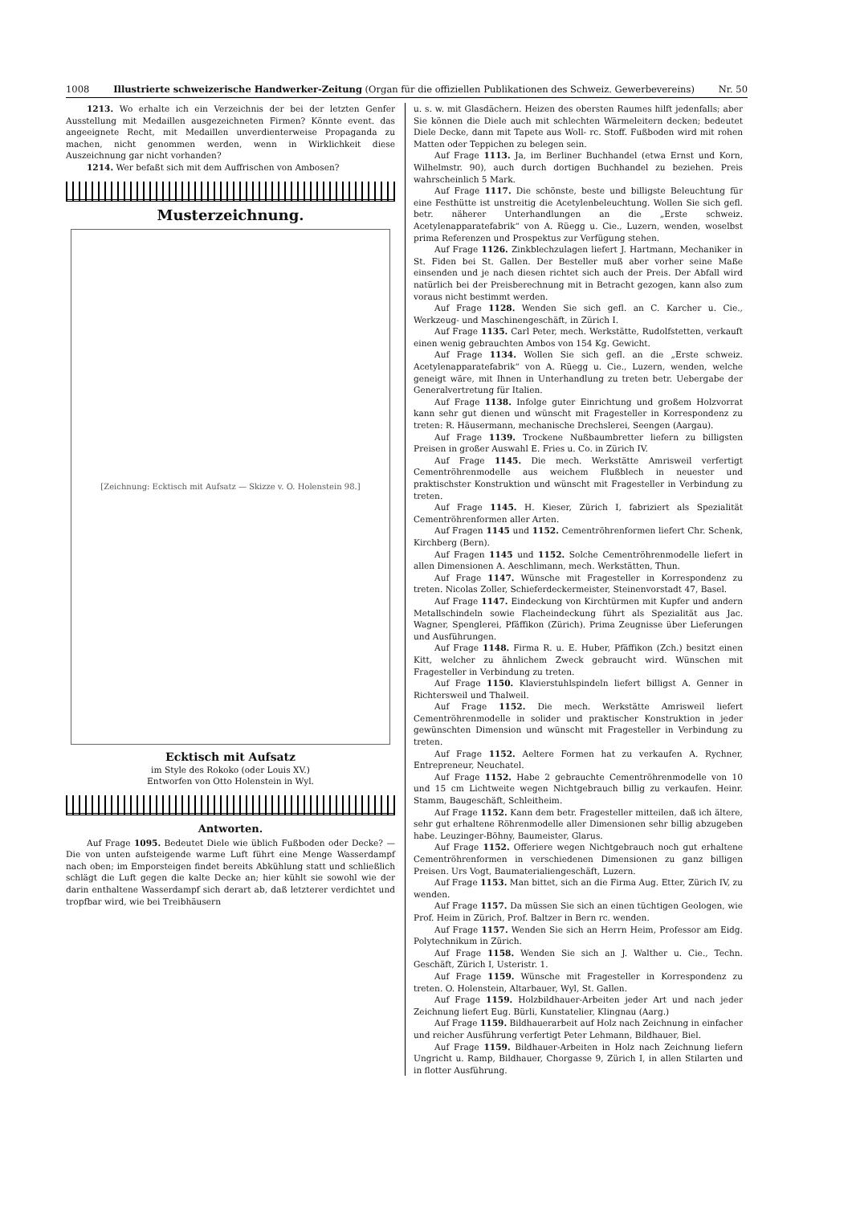1008 Illustrierte schweizerische Handwerker-Zeitung (Organ für die offiziellen Publikationen des Schweiz. Gewerbevereins) Nr. 50
1213. Wo erhalte ich ein Verzeichnis der bei der letzten Genfer Ausstellung mit Medaillen ausgezeichneten Firmen? Könnte event. das angeeignete Recht, mit Medaillen unverdienterweise Propaganda zu machen, nicht genommen werden, wenn in Wirklichkeit diese Auszeichnung gar nicht vorhanden?
1214. Wer befaßt sich mit dem Auffrischen von Ambosen?
Musterzeichnung.
[Zeichnung: Ecktisch mit Aufsatz — Skizze v. O. Holenstein 98.]
Ecktisch mit Aufsatz
im Style des Rokoko (oder Louis XV.)
Entworfen von Otto Holenstein in Wyl.
Antworten.
Auf Frage 1095. Bedeutet Diele wie üblich Fußboden oder Decke? — Die von unten aufsteigende warme Luft führt eine Menge Wasserdampf nach oben; im Emporsteigen findet bereits Abkühlung statt und schließlich schlägt die Luft gegen die kalte Decke an; hier kühlt sie sowohl wie der darin enthaltene Wasserdampf sich derart ab, daß letzterer verdichtet und tropfbar wird, wie bei Treibhäusern
u. s. w. mit Glasdächern. Heizen des obersten Raumes hilft jedenfalls; aber Sie können die Diele auch mit schlechten Wärmeleitern decken; bedeutet Diele Decke, dann mit Tapete aus Woll- rc. Stoff. Fußboden wird mit rohen Matten oder Teppichen zu belegen sein.
Auf Frage 1113. Ja, im Berliner Buchhandel (etwa Ernst und Korn, Wilhelmstr. 90), auch durch dortigen Buchhandel zu beziehen. Preis wahrscheinlich 5 Mark.
Auf Frage 1117. Die schönste, beste und billigste Beleuchtung für eine Festhütte ist unstreitig die Acetylenbeleuchtung. Wollen Sie sich gefl. betr. näherer Unterhandlungen an die „Erste schweiz. Acetylenapparatefabrik“ von A. Rüegg u. Cie., Luzern, wenden, woselbst prima Referenzen und Prospektus zur Verfügung stehen.
Auf Frage 1126. Zinkblechzulagen liefert J. Hartmann, Mechaniker in St. Fiden bei St. Gallen. Der Besteller muß aber vorher seine Maße einsenden und je nach diesen richtet sich auch der Preis. Der Abfall wird natürlich bei der Preisberechnung mit in Betracht gezogen, kann also zum voraus nicht bestimmt werden.
Auf Frage 1128. Wenden Sie sich gefl. an C. Karcher u. Cie., Werkzeug- und Maschinengeschäft, in Zürich I.
Auf Frage 1135. Carl Peter, mech. Werkstätte, Rudolfstetten, verkauft einen wenig gebrauchten Ambos von 154 Kg. Gewicht.
Auf Frage 1134. Wollen Sie sich gefl. an die „Erste schweiz. Acetylenapparatefabrik“ von A. Rüegg u. Cie., Luzern, wenden, welche geneigt wäre, mit Ihnen in Unterhandlung zu treten betr. Uebergabe der Generalvertretung für Italien.
Auf Frage 1138. Infolge guter Einrichtung und großem Holzvorrat kann sehr gut dienen und wünscht mit Fragesteller in Korrespondenz zu treten: R. Häusermann, mechanische Drechslerei, Seengen (Aargau).
Auf Frage 1139. Trockene Nußbaumbretter liefern zu billigsten Preisen in großer Auswahl E. Fries u. Co. in Zürich IV.
Auf Frage 1145. Die mech. Werkstätte Amrisweil verfertigt Cementröhrenmodelle aus weichem Flußblech in neuester und praktischster Konstruktion und wünscht mit Fragesteller in Verbindung zu treten.
Auf Frage 1145. H. Kieser, Zürich I, fabriziert als Spezialität Cementröhrenformen aller Arten.
Auf Fragen 1145 und 1152. Cementröhrenformen liefert Chr. Schenk, Kirchberg (Bern).
Auf Fragen 1145 und 1152. Solche Cementröhrenmodelle liefert in allen Dimensionen A. Aeschlimann, mech. Werkstätten, Thun.
Auf Frage 1147. Wünsche mit Fragesteller in Korrespondenz zu treten. Nicolas Zoller, Schieferdeckermeister, Steinenvorstadt 47, Basel.
Auf Frage 1147. Eindeckung von Kirchtürmen mit Kupfer und andern Metallschindeln sowie Flacheindeckung führt als Spezialität aus Jac. Wagner, Spenglerei, Pfäffikon (Zürich). Prima Zeugnisse über Lieferungen und Ausführungen.
Auf Frage 1148. Firma R. u. E. Huber, Pfäffikon (Zch.) besitzt einen Kitt, welcher zu ähnlichem Zweck gebraucht wird. Wünschen mit Fragesteller in Verbindung zu treten.
Auf Frage 1150. Klavierstuhlspindeln liefert billigst A. Genner in Richtersweil und Thalweil.
Auf Frage 1152. Die mech. Werkstätte Amrisweil liefert Cementröhrenmodelle in solider und praktischer Konstruktion in jeder gewünschten Dimension und wünscht mit Fragesteller in Verbindung zu treten.
Auf Frage 1152. Aeltere Formen hat zu verkaufen A. Rychner, Entrepreneur, Neuchatel.
Auf Frage 1152. Habe 2 gebrauchte Cementröhrenmodelle von 10 und 15 cm Lichtweite wegen Nichtgebrauch billig zu verkaufen. Heinr. Stamm, Baugeschäft, Schleitheim.
Auf Frage 1152. Kann dem betr. Fragesteller mitteilen, daß ich ältere, sehr gut erhaltene Röhrenmodelle aller Dimensionen sehr billig abzugeben habe. Leuzinger-Böhny, Baumeister, Glarus.
Auf Frage 1152. Offeriere wegen Nichtgebrauch noch gut erhaltene Cementröhrenformen in verschiedenen Dimensionen zu ganz billigen Preisen. Urs Vogt, Baumaterialiengeschäft, Luzern.
Auf Frage 1153. Man bittet, sich an die Firma Aug. Etter, Zürich IV, zu wenden.
Auf Frage 1157. Da müssen Sie sich an einen tüchtigen Geologen, wie Prof. Heim in Zürich, Prof. Baltzer in Bern rc. wenden.
Auf Frage 1157. Wenden Sie sich an Herrn Heim, Professor am Eidg. Polytechnikum in Zürich.
Auf Frage 1158. Wenden Sie sich an J. Walther u. Cie., Techn. Geschäft, Zürich I, Usteristr. 1.
Auf Frage 1159. Wünsche mit Fragesteller in Korrespondenz zu treten. O. Holenstein, Altarbauer, Wyl, St. Gallen.
Auf Frage 1159. Holzbildhauer-Arbeiten jeder Art und nach jeder Zeichnung liefert Eug. Bürli, Kunstatelier, Klingnau (Aarg.)
Auf Frage 1159. Bildhauerarbeit auf Holz nach Zeichnung in einfacher und reicher Ausführung verfertigt Peter Lehmann, Bildhauer, Biel.
Auf Frage 1159. Bildhauer-Arbeiten in Holz nach Zeichnung liefern Ungricht u. Ramp, Bildhauer, Chorgasse 9, Zürich I, in allen Stilarten und in flotter Ausführung.